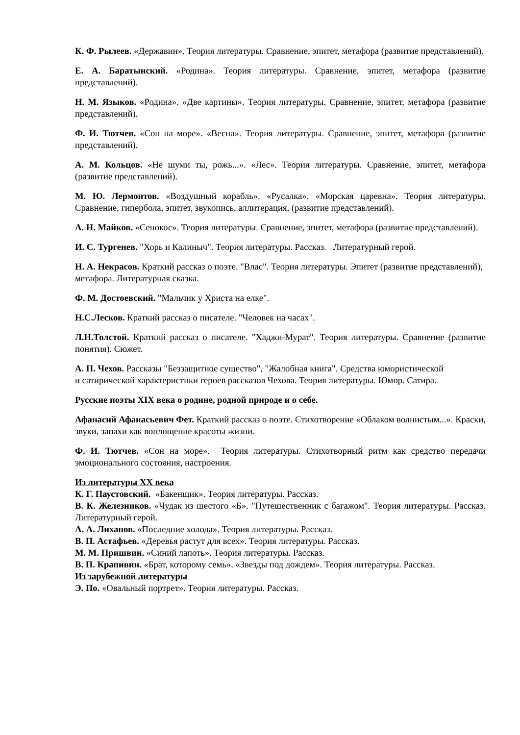К. Ф. Рылеев. «Державин». Теория литературы. Сравнение, эпитет, метафора (развитие представлений).
Е. А. Баратынский. «Родина». Теория литературы. Сравнение, эпитет, метафора (развитие представлений).
Н. М. Языков. «Родина». «Две картины». Теория литературы. Сравнение, эпитет, метафора (развитие представлений).
Ф. И. Тютчев. «Сон на море». «Весна». Теория литературы. Сравнение, эпитет, метафора (развитие представлений).
А. М. Кольцов. «Не шуми ты, рожь...». «Лес». Теория литературы. Сравнение, эпитет, метафора (развитие представлений).
М. Ю. Лермонтов. «Воздушный корабль». «Русалка». «Морская царевна». Теория литературы. Сравнение, гипербола, эпитет, звукопись, аллитерация, (развитие представлений).
А. Н. Майков. «Сенокос». Теория литературы. Сравнение, эпитет, метафора (развитие представлений).
И. С. Тургенев. "Хорь и Калиныч". Теория литературы. Рассказ. Литературный герой.
Н. А. Некрасов. Краткий рассказ о поэте. "Влас". Теория литературы. Эпитет (развитие представлений), метафора. Литературная сказка.
Ф. М. Достоевский. "Мальчик у Христа на елке".
Н.С.Лесков. Краткий рассказ о писателе. "Человек на часах".
Л.Н.Толстой. Краткий рассказ о писателе. "Хаджи-Мурат". Теория литературы. Сравнение (развитие понятия). Сюжет.
А. П. Чехов. Рассказы "Беззащитное существо", "Жалобная книга". Средства юмористической и сатирической характеристики героев рассказов Чехова. Теория литературы. Юмор. Сатира.
Русские поэты XIX века о родине, родной природе и о себе.
Афанасий Афанасьевич Фет. Краткий рассказ о поэте. Стихотворение «Облаком волнистым...». Краски, звуки, запахи как воплощение красоты жизни.
Ф. И. Тютчев. «Сон на море». Теория литературы. Стихотворный ритм как средство передачи эмоционального состояния, настроения.
Из литературы XX века
К. Г. Паустовский. «Бакенщик». Теория литературы. Рассказ.
В. К. Железников. «Чудак из шестого «Б». "Путешественник с багажом". Теория литературы. Рассказ. Литературный герой.
А. А. Лиханов. «Последние холода». Теория литературы. Рассказ.
В. П. Астафьев. «Деревья растут для всех». Теория литературы. Рассказ.
М. М. Пришвин. «Синий лапоть». Теория литературы. Рассказ.
В. П. Крапивин. «Брат, которому семь». «Звезды под дождем». Теория литературы. Рассказ.
Из зарубежной литературы
Э. По. «Овальный портрет». Теория литературы. Рассказ.